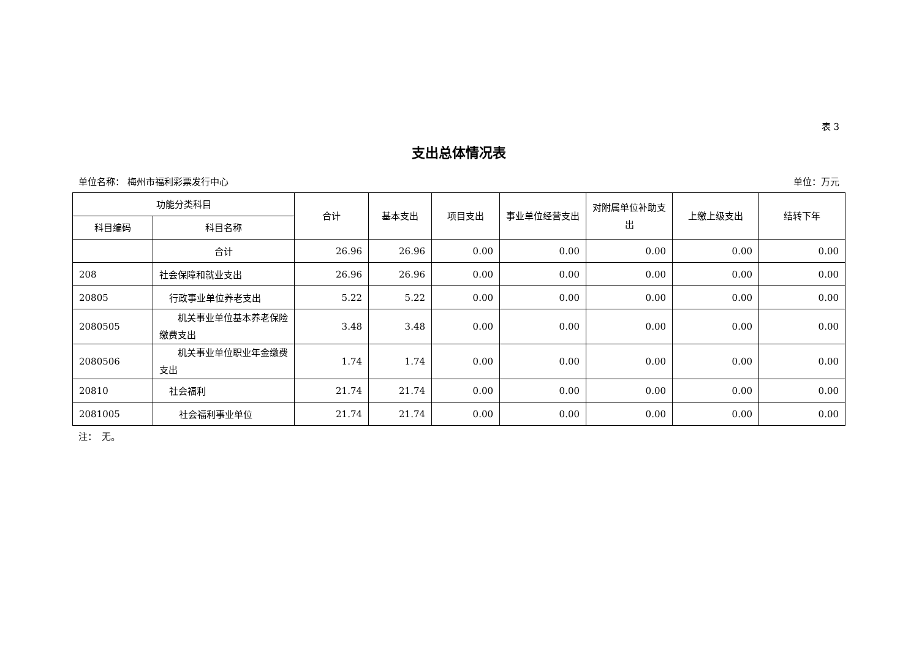表 3
支出总体情况表
单位名称： 梅州市福利彩票发行中心 单位：万元
| 功能分类科目 | | 合计 | 基本支出 | 项目支出 | 事业单位经营支出 | 对附属单位补助支出 | 上缴上级支出 | 结转下年 |
| --- | --- | --- | --- | --- | --- | --- | --- | --- |
| 科目编码 | 科目名称 | | | | | | | |
| | 合计 | 26.96 | 26.96 | 0.00 | 0.00 | 0.00 | 0.00 | 0.00 |
| 208 | 社会保障和就业支出 | 26.96 | 26.96 | 0.00 | 0.00 | 0.00 | 0.00 | 0.00 |
| 20805 | 行政事业单位养老支出 | 5.22 | 5.22 | 0.00 | 0.00 | 0.00 | 0.00 | 0.00 |
| 2080505 | 机关事业单位基本养老保险缴费支出 | 3.48 | 3.48 | 0.00 | 0.00 | 0.00 | 0.00 | 0.00 |
| 2080506 | 机关事业单位职业年金缴费支出 | 1.74 | 1.74 | 0.00 | 0.00 | 0.00 | 0.00 | 0.00 |
| 20810 | 社会福利 | 21.74 | 21.74 | 0.00 | 0.00 | 0.00 | 0.00 | 0.00 |
| 2081005 | 社会福利事业单位 | 21.74 | 21.74 | 0.00 | 0.00 | 0.00 | 0.00 | 0.00 |
注：　无。